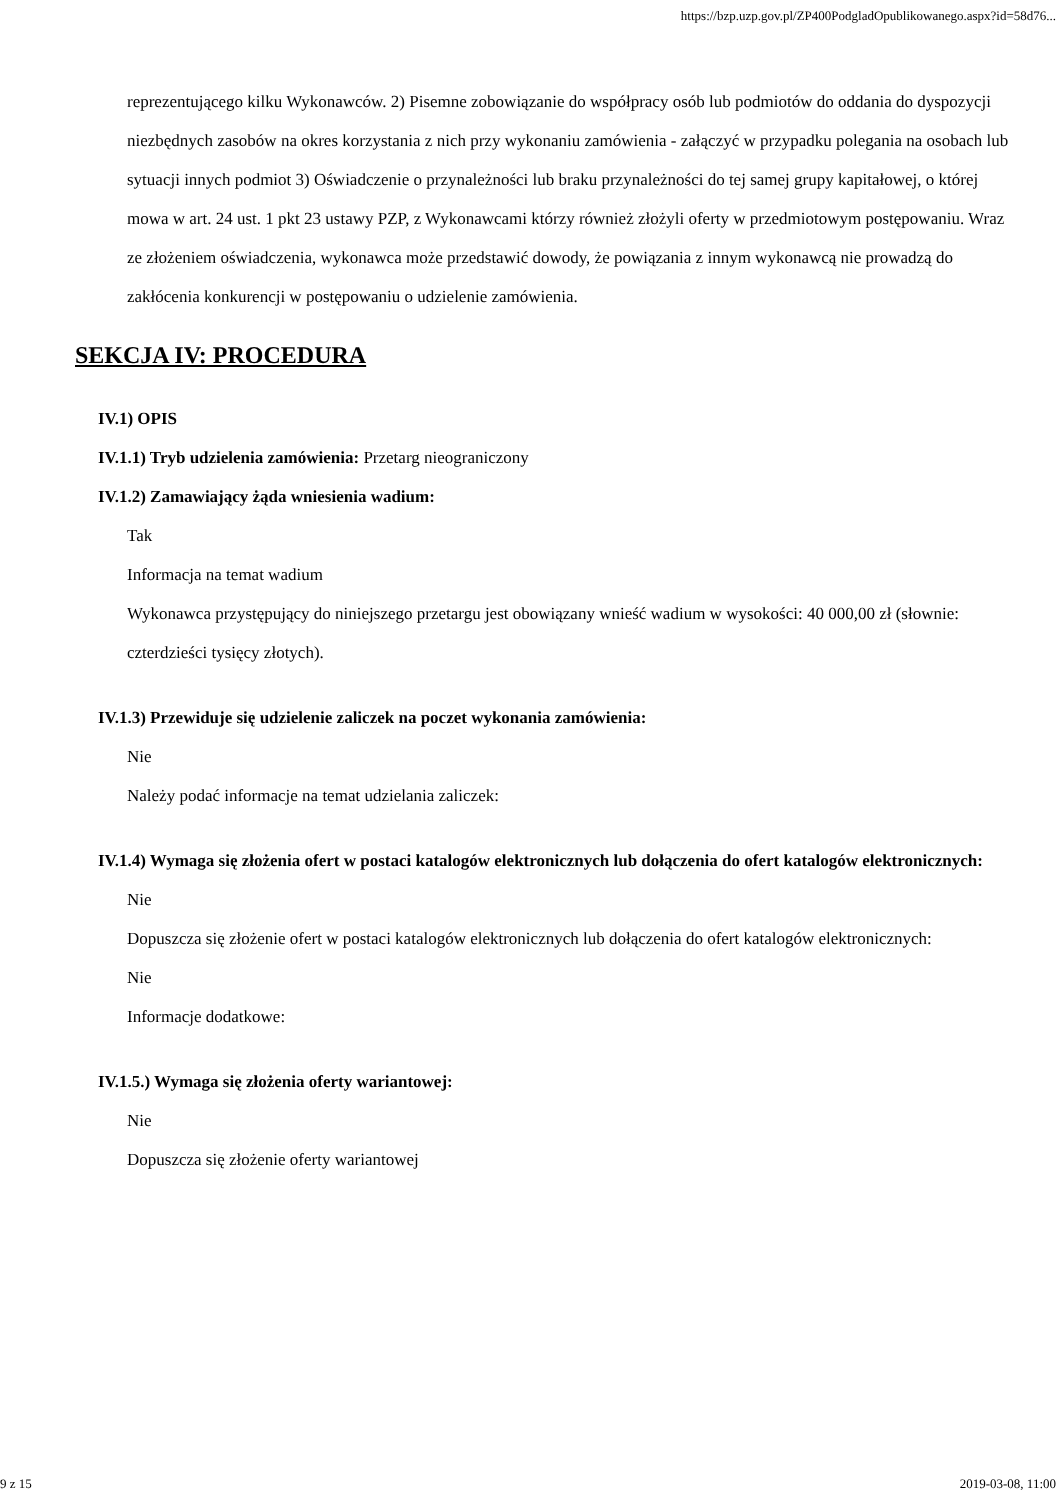https://bzp.uzp.gov.pl/ZP400PodgladOpublikowanego.aspx?id=58d76...
reprezentującego kilku Wykonawców. 2) Pisemne zobowiązanie do współpracy osób lub podmiotów do oddania do dyspozycji niezbędnych zasobów na okres korzystania z nich przy wykonaniu zamówienia - załączyć w przypadku polegania na osobach lub sytuacji innych podmiot 3) Oświadczenie o przynależności lub braku przynależności do tej samej grupy kapitałowej, o której mowa w art. 24 ust. 1 pkt 23 ustawy PZP, z Wykonawcami którzy również złożyli oferty w przedmiotowym postępowaniu. Wraz ze złożeniem oświadczenia, wykonawca może przedstawić dowody, że powiązania z innym wykonawcą nie prowadzą do zakłócenia konkurencji w postępowaniu o udzielenie zamówienia.
SEKCJA IV: PROCEDURA
IV.1) OPIS
IV.1.1) Tryb udzielenia zamówienia: Przetarg nieograniczony
IV.1.2) Zamawiający żąda wniesienia wadium:
Tak
Informacja na temat wadium
Wykonawca przystępujący do niniejszego przetargu jest obowiązany wnieść wadium w wysokości: 40 000,00 zł (słownie: czterdzieści tysięcy złotych).
IV.1.3) Przewiduje się udzielenie zaliczek na poczet wykonania zamówienia:
Nie
Należy podać informacje na temat udzielania zaliczek:
IV.1.4) Wymaga się złożenia ofert w postaci katalogów elektronicznych lub dołączenia do ofert katalogów elektronicznych:
Nie
Dopuszcza się złożenie ofert w postaci katalogów elektronicznych lub dołączenia do ofert katalogów elektronicznych:
Nie
Informacje dodatkowe:
IV.1.5.) Wymaga się złożenia oferty wariantowej:
Nie
Dopuszcza się złożenie oferty wariantowej
9 z 15 2019-03-08, 11:00